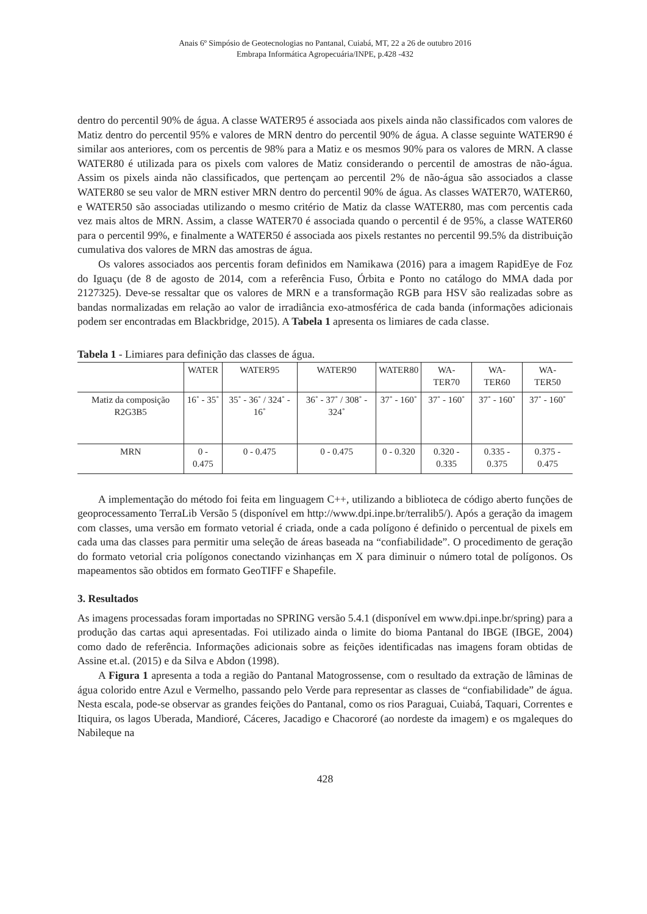Anais 6º Simpósio de Geotecnologias no Pantanal, Cuiabá, MT, 22 a 26 de outubro 2016
Embrapa Informática Agropecuária/INPE, p.428 -432
dentro do percentil 90% de água. A classe WATER95 é associada aos pixels ainda não classificados com valores de Matiz dentro do percentil 95% e valores de MRN dentro do percentil 90% de água. A classe seguinte WATER90 é similar aos anteriores, com os percentis de 98% para a Matiz e os mesmos 90% para os valores de MRN. A classe WATER80 é utilizada para os pixels com valores de Matiz considerando o percentil de amostras de não-água. Assim os pixels ainda não classificados, que pertençam ao percentil 2% de não-água são associados a classe WATER80 se seu valor de MRN estiver MRN dentro do percentil 90% de água. As classes WATER70, WATER60, e WATER50 são associadas utilizando o mesmo critério de Matiz da classe WATER80, mas com percentis cada vez mais altos de MRN. Assim, a classe WATER70 é associada quando o percentil é de 95%, a classe WATER60 para o percentil 99%, e finalmente a WATER50 é associada aos pixels restantes no percentil 99.5% da distribuição cumulativa dos valores de MRN das amostras de água.
Os valores associados aos percentis foram definidos em Namikawa (2016) para a imagem RapidEye de Foz do Iguaçu (de 8 de agosto de 2014, com a referência Fuso, Órbita e Ponto no catálogo do MMA dada por 2127325). Deve-se ressaltar que os valores de MRN e a transformação RGB para HSV são realizadas sobre as bandas normalizadas em relação ao valor de irradiância exo-atmosférica de cada banda (informações adicionais podem ser encontradas em Blackbridge, 2015). A Tabela 1 apresenta os limiares de cada classe.
Tabela 1 - Limiares para definição das classes de água.
| | WATER | WATER95 | WATER90 | WATER80 | WA- TER70 | WA- TER60 | WA- TER50 |
| --- | --- | --- | --- | --- | --- | --- | --- |
| Matiz da composição R2G3B5 | 16˚ - 35˚ | 35˚ - 36˚ / 324˚ - 16˚ | 36˚ - 37˚ / 308˚ - 324˚ | 37˚ - 160˚ | 37˚ - 160˚ | 37˚ - 160˚ | 37˚ - 160˚ |
| MRN | 0 - 0.475 | 0 - 0.475 | 0 - 0.475 | 0 - 0.320 | 0.320 - 0.335 | 0.335 - 0.375 | 0.375 - 0.475 |
A implementação do método foi feita em linguagem C++, utilizando a biblioteca de código aberto funções de geoprocessamento TerraLib Versão 5 (disponível em http://www.dpi.inpe.br/terralib5/). Após a geração da imagem com classes, uma versão em formato vetorial é criada, onde a cada polígono é definido o percentual de pixels em cada uma das classes para permitir uma seleção de áreas baseada na “confiabilidade”. O procedimento de geração do formato vetorial cria polígonos conectando vizinhanças em X para diminuir o número total de polígonos. Os mapeamentos são obtidos em formato GeoTIFF e Shapefile.
3. Resultados
As imagens processadas foram importadas no SPRING versão 5.4.1 (disponível em www.dpi.inpe.br/spring) para a produção das cartas aqui apresentadas. Foi utilizado ainda o limite do bioma Pantanal do IBGE (IBGE, 2004) como dado de referência. Informações adicionais sobre as feições identificadas nas imagens foram obtidas de Assine et.al. (2015) e da Silva e Abdon (1998).
A Figura 1 apresenta a toda a região do Pantanal Matogrossense, com o resultado da extração de lâminas de água colorido entre Azul e Vermelho, passando pelo Verde para representar as classes de “confiabilidade” de água. Nesta escala, pode-se observar as grandes feições do Pantanal, como os rios Paraguai, Cuiabá, Taquari, Correntes e Itiquira, os lagos Uberada, Mandioré, Cáceres, Jacadigo e Chacororé (ao nordeste da imagem) e os mgaleques do Nabileque na
428